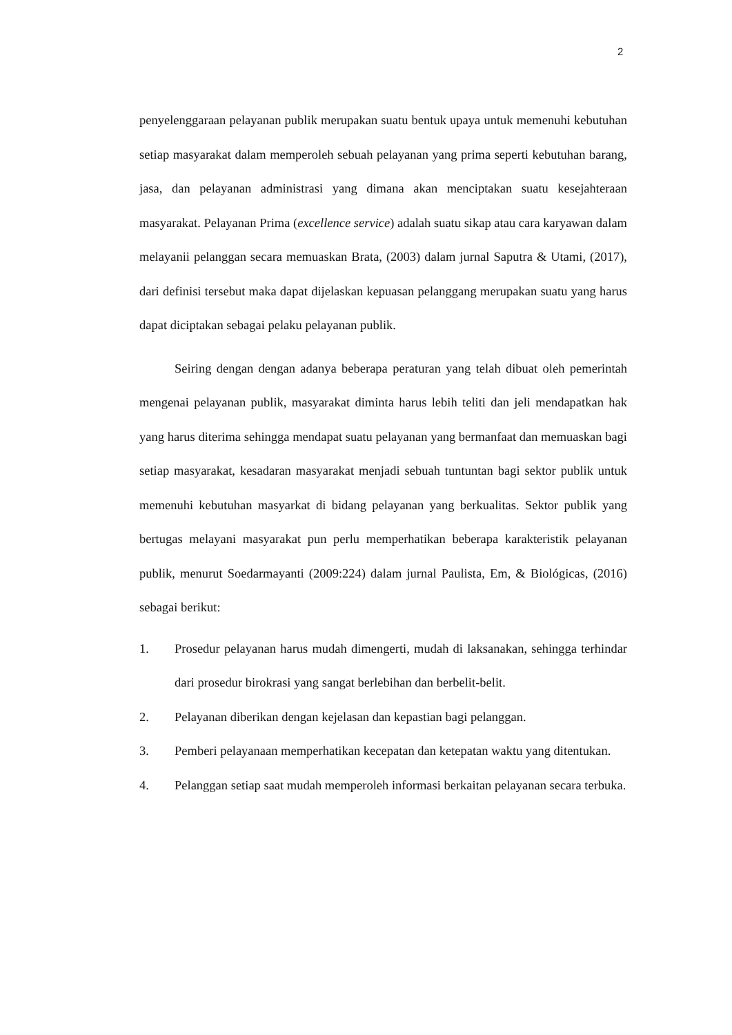2
penyelenggaraan pelayanan publik merupakan suatu bentuk upaya untuk memenuhi kebutuhan setiap masyarakat dalam memperoleh sebuah pelayanan yang prima seperti kebutuhan barang, jasa, dan pelayanan administrasi yang dimana akan menciptakan suatu kesejahteraan masyarakat. Pelayanan Prima (excellence service) adalah suatu sikap atau cara karyawan dalam melayanii pelanggan secara memuaskan Brata, (2003) dalam jurnal Saputra & Utami, (2017), dari definisi tersebut maka dapat dijelaskan kepuasan pelanggang merupakan suatu yang harus dapat diciptakan sebagai pelaku pelayanan publik.
Seiring dengan dengan adanya beberapa peraturan yang telah dibuat oleh pemerintah mengenai pelayanan publik, masyarakat diminta harus lebih teliti dan jeli mendapatkan hak yang harus diterima sehingga mendapat suatu pelayanan yang bermanfaat dan memuaskan bagi setiap masyarakat, kesadaran masyarakat menjadi sebuah tuntuntan bagi sektor publik untuk memenuhi kebutuhan masyarkat di bidang pelayanan yang berkualitas. Sektor publik yang bertugas melayani masyarakat pun perlu memperhatikan beberapa karakteristik pelayanan publik, menurut Soedarmayanti (2009:224) dalam jurnal Paulista, Em, & Biológicas, (2016) sebagai berikut:
1. Prosedur pelayanan harus mudah dimengerti, mudah di laksanakan, sehingga terhindar dari prosedur birokrasi yang sangat berlebihan dan berbelit-belit.
2. Pelayanan diberikan dengan kejelasan dan kepastian bagi pelanggan.
3. Pemberi pelayanaan memperhatikan kecepatan dan ketepatan waktu yang ditentukan.
4. Pelanggan setiap saat mudah memperoleh informasi berkaitan pelayanan secara terbuka.